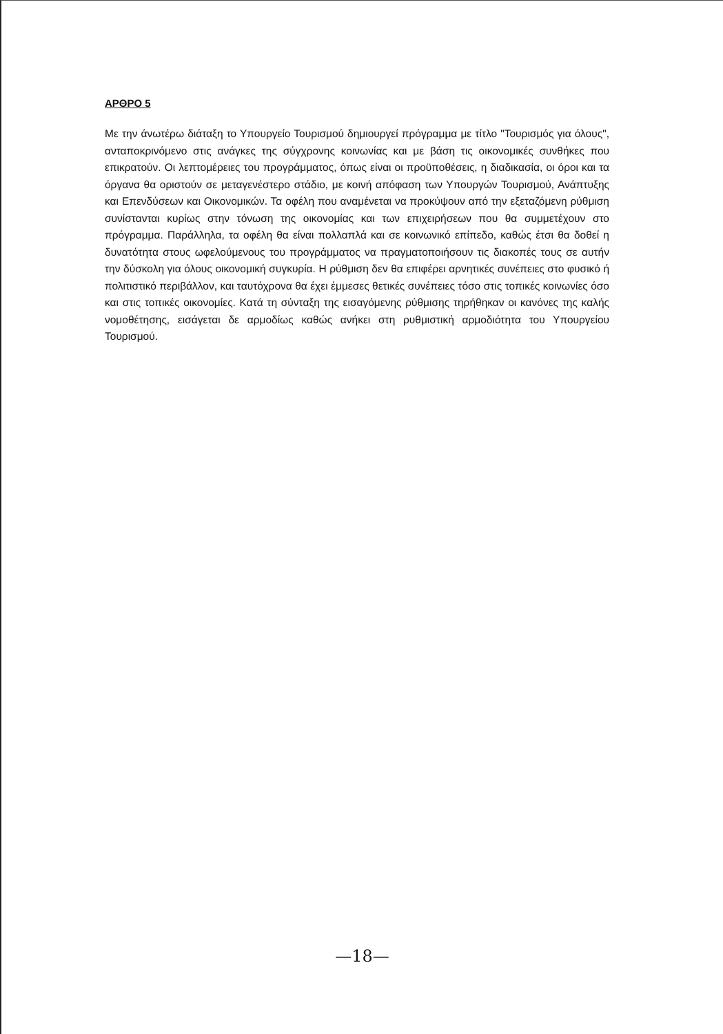ΑΡΘΡΟ 5
Με την άνωτέρω διάταξη το Υπουργείο Τουρισμού δημιουργεί πρόγραμμα με τίτλο "Τουρισμός για όλους", ανταποκρινόμενο στις ανάγκες της σύγχρονης κοινωνίας και με βάση τις οικονομικές συνθήκες που επικρατούν. Οι λεπτομέρειες του προγράμματος, όπως είναι οι προϋποθέσεις, η διαδικασία, οι όροι και τα όργανα θα οριστούν σε μεταγενέστερο στάδιο, με κοινή απόφαση των Υπουργών Τουρισμού, Ανάπτυξης και Επενδύσεων και Οικονομικών. Τα οφέλη που αναμένεται να προκύψουν από την εξεταζόμενη ρύθμιση συνίστανται κυρίως στην τόνωση της οικονομίας και των επιχειρήσεων που θα συμμετέχουν στο πρόγραμμα. Παράλληλα, τα οφέλη θα είναι πολλαπλά και σε κοινωνικό επίπεδο, καθώς έτσι θα δοθεί η δυνατότητα στους ωφελούμενους του προγράμματος να πραγματοποιήσουν τις διακοπές τους σε αυτήν την δύσκολη για όλους οικονομική συγκυρία. Η ρύθμιση δεν θα επιφέρει αρνητικές συνέπειες στο φυσικό ή πολιτιστικό περιβάλλον, και ταυτόχρονα θα έχει έμμεσες θετικές συνέπειες τόσο στις τοπικές κοινωνίες όσο και στις τοπικές οικονομίες. Κατά τη σύνταξη της εισαγόμενης ρύθμισης τηρήθηκαν οι κανόνες της καλής νομοθέτησης, εισάγεται δε αρμοδίως καθώς ανήκει στη ρυθμιστική αρμοδιότητα του Υπουργείου Τουρισμού.
—18—